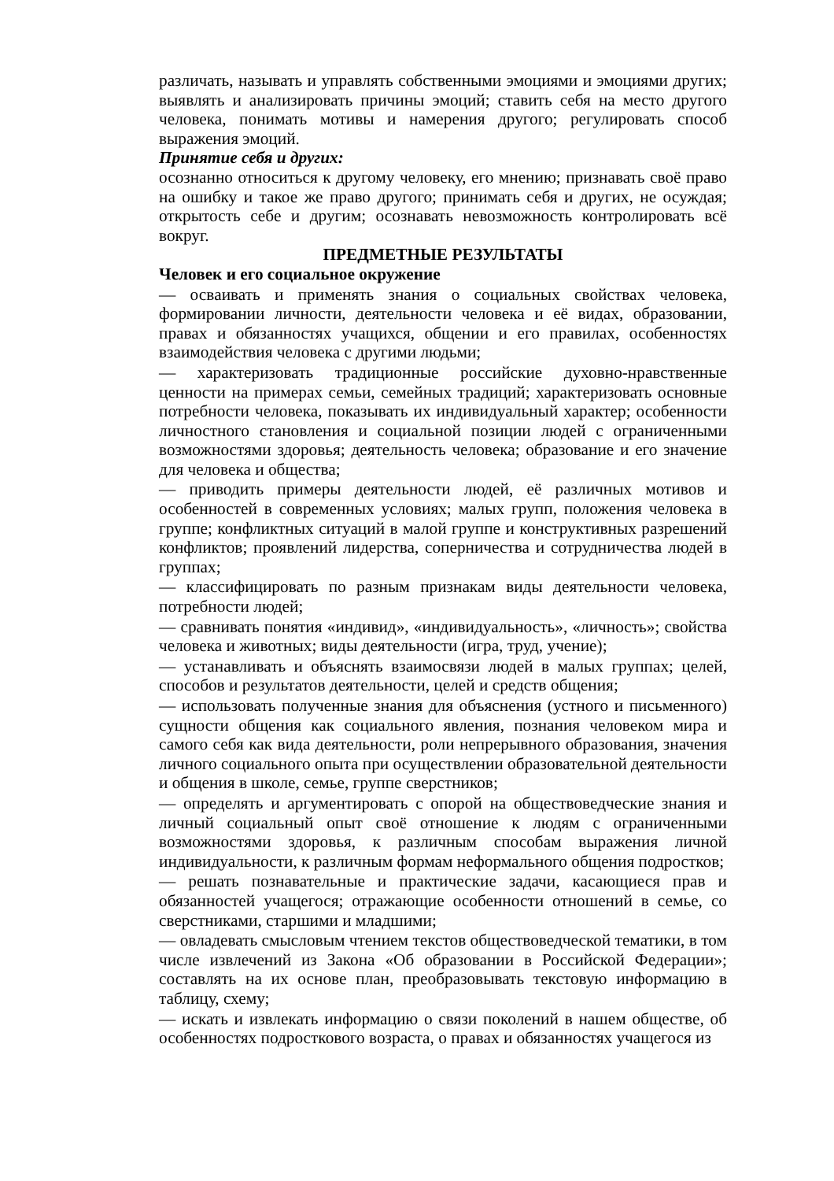различать, называть и управлять собственными эмоциями и эмоциями других; выявлять и анализировать причины эмоций; ставить себя на место другого человека, понимать мотивы и намерения другого; регулировать способ выражения эмоций.
Принятие себя и других:
осознанно относиться к другому человеку, его мнению; признавать своё право на ошибку и такое же право другого; принимать себя и других, не осуждая; открытость себе и другим; осознавать невозможность контролировать всё вокруг.
ПРЕДМЕТНЫЕ РЕЗУЛЬТАТЫ
Человек и его социальное окружение
— освaивать и применять знания о социальных свойствах человека, формировании личности, деятельности человека и её видах, образовании, правах и обязанностях учащихся, общении и его правилах, особенностях взаимодействия человека с другими людьми;
— характеризовать традиционные российские духовно-нравственные ценности на примерах семьи, семейных традиций; характеризовать основные потребности человека, показывать их индивидуальный характер; особенности личностного становления и социальной позиции людей с ограниченными возможностями здоровья; деятельность человека; образование и его значение для человека и общества;
— приводить примеры деятельности людей, её различных мотивов и особенностей в современных условиях; малых групп, положения человека в группе; конфликтных ситуаций в малой группе и конструктивных разрешений конфликтов; проявлений лидерства, соперничества и сотрудничества людей в группах;
— классифицировать по разным признакам виды деятельности человека, потребности людей;
— сравнивать понятия «индивид», «индивидуальность», «личность»; свойства человека и животных; виды деятельности (игра, труд, учение);
— устанавливать и объяснять взаимосвязи людей в малых группах; целей, способов и результатов деятельности, целей и средств общения;
— использовать полученные знания для объяснения (устного и письменного) сущности общения как социального явления, познания человеком мира и самого себя как вида деятельности, роли непрерывного образования, значения личного социального опыта при осуществлении образовательной деятельности и общения в школе, семье, группе сверстников;
— определять и аргументировать с опорой на обществоведческие знания и личный социальный опыт своё отношение к людям с ограниченными возможностями здоровья, к различным способам выражения личной индивидуальности, к различным формам неформального общения подростков;
— решать познавательные и практические задачи, касающиеся прав и обязанностей учащегося; отражающие особенности отношений в семье, со сверстниками, старшими и младшими;
— овладевать смысловым чтением текстов обществоведческой тематики, в том числе извлечений из Закона «Об образовании в Российской Федерации»; составлять на их основе план, преобразовывать текстовую информацию в таблицу, схему;
— искать и извлекать информацию о связи поколений в нашем обществе, об особенностях подросткового возраста, о правах и обязанностях учащегося из